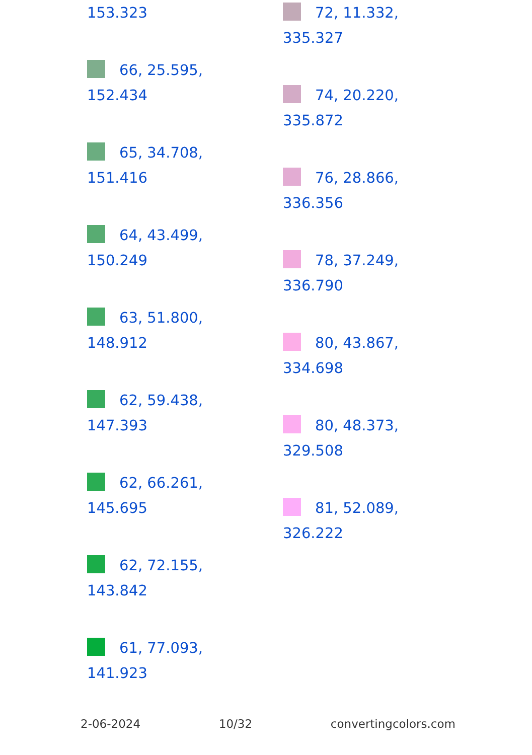153.323
66, 25.595,
152.434
65, 34.708,
151.416
64, 43.499,
150.249
63, 51.800,
148.912
62, 59.438,
147.393
62, 66.261,
145.695
62, 72.155,
143.842
61, 77.093,
141.923
72, 11.332,
335.327
74, 20.220,
335.872
76, 28.866,
336.356
78, 37.249,
336.790
80, 43.867,
334.698
80, 48.373,
329.508
81, 52.089,
326.222
2-06-2024 10/32 convertingcolors.com